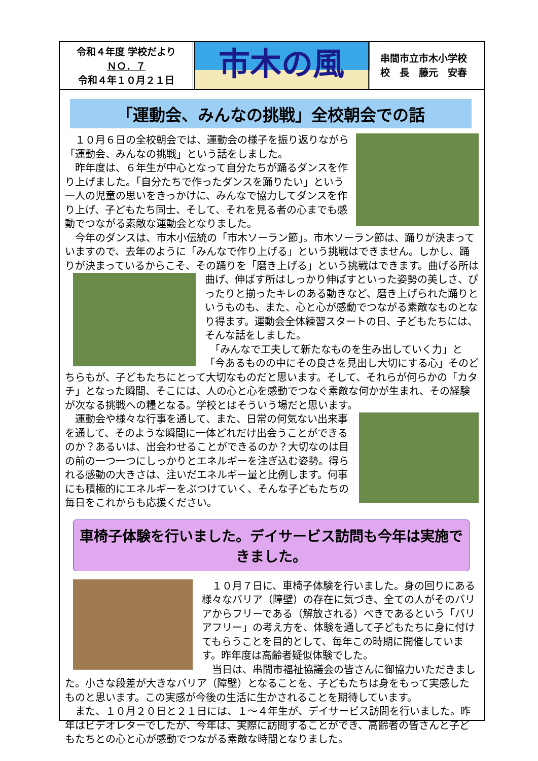令和４年度 学校だより
ＮＯ．７
令和４年１０月２１日
市木の風
串間市立市木小学校
校　長　藤元　安春
「運動会、みんなの挑戦」全校朝会での話
　１０月６日の全校朝会では、運動会の様子を振り返りながら「運動会、みんなの挑戦」という話をしました。
　昨年度は、６年生が中心となって自分たちが踊るダンスを作り上げました。「自分たちで作ったダンスを踊りたい」という一人の児童の思いをきっかけに、みんなで協力してダンスを作り上げ、子どもたち同士、そして、それを見る者の心までも感動でつながる素敵な運動会となりました。
　今年のダンスは、市木小伝統の「市木ソーラン節」。市木ソーラン節は、踊りが決まっていますので、去年のように「みんなで作り上げる」という挑戦はできません。しかし、踊りが決まっているからこそ、その踊りを「磨き上げる」という挑戦はできます。 曲げる所は曲げ、伸ばす所はしっかり伸ばすといった姿勢の美しさ、ぴったりと揃ったキレのある動きなど、磨き上げられた踊りというものも、また、心と心が感動でつながる素敵なものとなり得ます。運動会全体練習スタートの日、子どもたちには、そんな話をしました。
　「みんなで工夫して新たなものを生み出していく力」と「今あるものの中にその良さを見出し大切にする心」そのどちらもが、子どもたちにとって大切なものだと思います。そして、それらが何らかの「カタチ」となった瞬間、そこには、人の心と心を感動でつなぐ素敵な何かが生まれ、その経験が次なる挑戦への糧となる。学校とはそういう場だと思います。
　運動会や様々な行事を通して、また、日常の何気ない出来事を通して、そのような瞬間に一体どれだけ出会うことができるのか？あるいは、出会わせることができるのか？大切なのは目の前の一つ一つにしっかりとエネルギーを注ぎ込む姿勢。得られる感動の大きさは、注いだエネルギー量と比例します。何事にも積極的にエネルギーをぶつけていく、そんな子どもたちの毎日をこれからも応援ください。
車椅子体験を行いました。デイサービス訪問も今年は実施できました。
　１０月７日に、車椅子体験を行いました。身の回りにある様々なバリア（障壁）の存在に気づき、全ての人がそのバリアからフリーである（解放される）べきであるという「バリアフリー」の考え方を、体験を通して子どもたちに身に付けてもらうことを目的として、毎年この時期に開催しています。昨年度は高齢者疑似体験でした。
　当日は、串間市福祉協議会の皆さんに御協力いただきました。小さな段差が大きなバリア（障壁）となることを、子どもたちは身をもって実感したものと思います。この実感が今後の生活に生かされることを期待しています。
　また、１０月２０日と２１日には、１～４年生が、デイサービス訪問を行いました。昨年はビデオレターでしたが、今年は、実際に訪問することができ、高齢者の皆さんと子どもたちとの心と心が感動でつながる素敵な時間となりました。